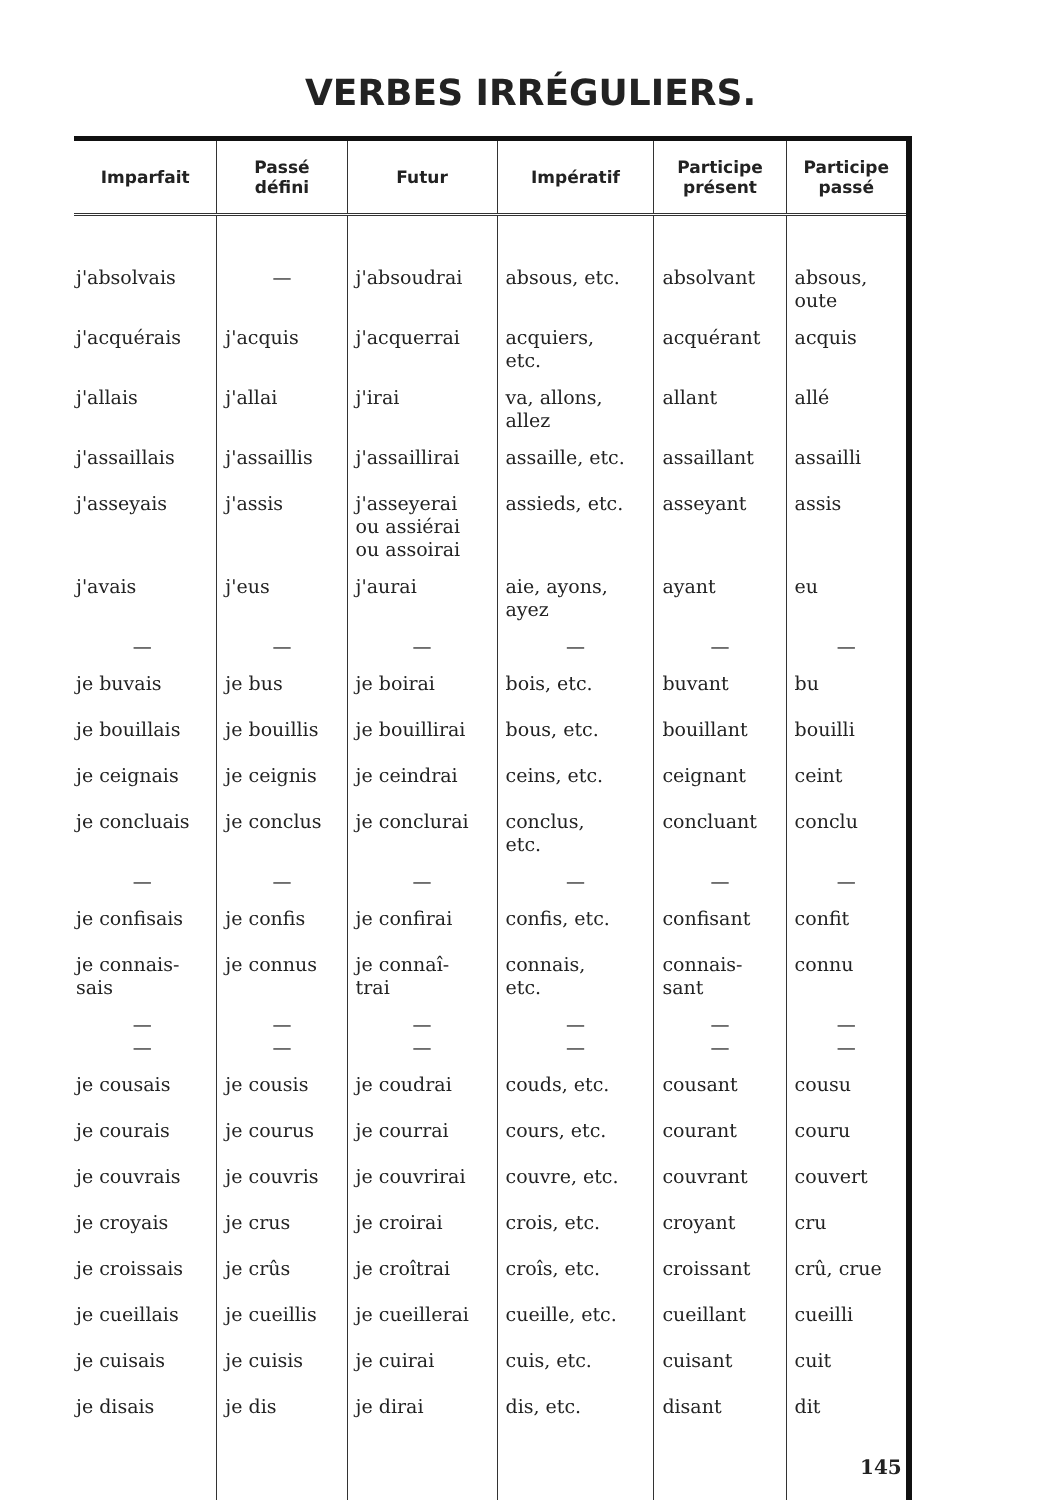VERBES IRRÉGULIERS.
| Imparfait | Passé défini | Futur | Impératif | Participe présent | Participe passé |
| --- | --- | --- | --- | --- | --- |
| j'absolvais | — | j'absoudrai | absous, etc. | absolvant | absous, oute |
| j'acquérais | j'acquis | j'acquerrai | acquiers, etc. | acquérant | acquis |
| j'allais | j'allai | j'irai | va, allons, allez | allant | allé |
| j'assaillais | j'assaillis | j'assaillirai | assaille, etc. | assaillant | assailli |
| j'asseyais | j'assis | j'asseyerai ou assiérai ou assoirai | assieds, etc. | asseyant | assis |
| j'avais | j'eus | j'aurai | aie, ayons, ayez | ayant | eu |
| — | — | — | — | — | — |
| je buvais | je bus | je boirai | bois, etc. | buvant | bu |
| je bouillais | je bouillis | je bouillirai | bous, etc. | bouillant | bouilli |
| je ceignais | je ceignis | je ceindrai | ceins, etc. | ceignant | ceint |
| je concluais | je conclus | je conclurai | conclus, etc. | concluant | conclu |
| — | — | — | — | — | — |
| je confisais | je confis | je confirai | confis, etc. | confisant | confit |
| je connais- sais | je connus | je connaî- trai | connais, etc. | connais- sant | connu |
| — — | — — | — — | — — | — — | — — |
| je cousais | je cousis | je coudrai | couds, etc. | cousant | cousu |
| je courais | je courus | je courrai | cours, etc. | courant | couru |
| je couvrais | je couvris | je couvrirai | couvre, etc. | couvrant | couvert |
| je croyais | je crus | je croirai | crois, etc. | croyant | cru |
| je croissais | je crûs | je croîtrai | croîs, etc. | croissant | crû, crue |
| je cueillais | je cueillis | je cueillerai | cueille, etc. | cueillant | cueilli |
| je cuisais | je cuisis | je cuirai | cuis, etc. | cuisant | cuit |
| je disais | je dis | je dirai | dis, etc. | disant | dit |
145